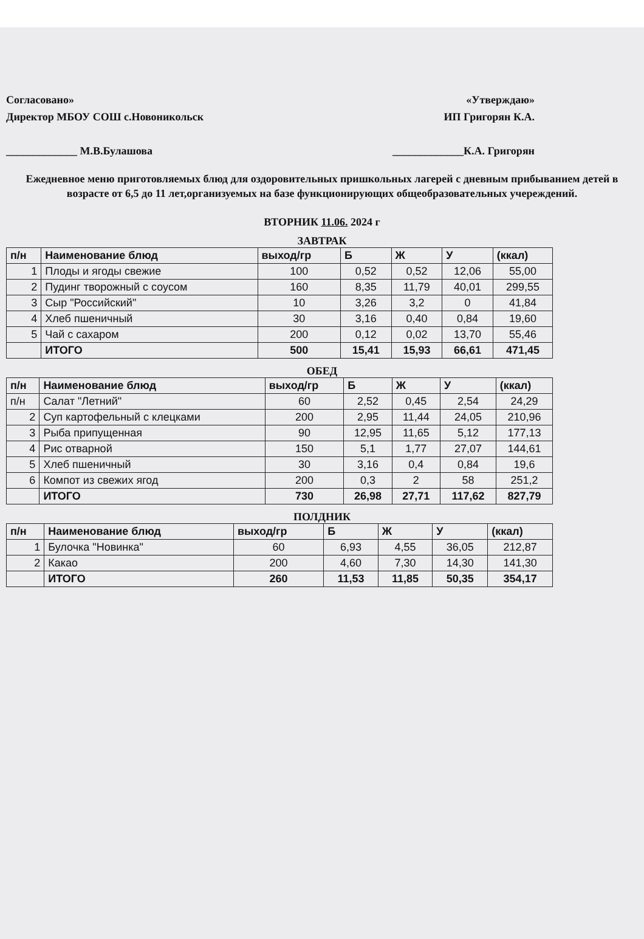Согласовано»
Директор МБОУ СОШ с.Новоникольск
_____________ М.В.Булашова
«Утверждаю»
ИП Григорян К.А.
_____________К.А. Григорян
Ежедневное меню приготовляемых блюд для оздоровительных пришкольных лагерей с дневным прибыванием детей в возрасте от 6,5 до 11 лет,организуемых на базе функционирующих общеобразовательных учереждений.
ВТОРНИК 11.06. 2024 г
ЗАВТРАК
| п/н | Наименование блюд | выход/гр | Б | Ж | У | (ккал) |
| --- | --- | --- | --- | --- | --- | --- |
| 1 | Плоды и ягоды свежие | 100 | 0,52 | 0,52 | 12,06 | 55,00 |
| 2 | Пудинг творожный с соусом | 160 | 8,35 | 11,79 | 40,01 | 299,55 |
| 3 | Сыр "Российский" | 10 | 3,26 | 3,2 | 0 | 41,84 |
| 4 | Хлеб пшеничный | 30 | 3,16 | 0,40 | 0,84 | 19,60 |
| 5 | Чай с сахаром | 200 | 0,12 | 0,02 | 13,70 | 55,46 |
| | ИТОГО | 500 | 15,41 | 15,93 | 66,61 | 471,45 |
ОБЕД
| п/н | Наименование блюд | выход/гр | Б | Ж | У | (ккал) |
| --- | --- | --- | --- | --- | --- | --- |
| п/н | Салат "Летний" | 60 | 2,52 | 0,45 | 2,54 | 24,29 |
| 2 | Суп картофельный с клецками | 200 | 2,95 | 11,44 | 24,05 | 210,96 |
| 3 | Рыба припущенная | 90 | 12,95 | 11,65 | 5,12 | 177,13 |
| 4 | Рис отварной | 150 | 5,1 | 1,77 | 27,07 | 144,61 |
| 5 | Хлеб пшеничный | 30 | 3,16 | 0,4 | 0,84 | 19,6 |
| 6 | Компот из свежих ягод | 200 | 0,3 | 2 | 58 | 251,2 |
| | ИТОГО | 730 | 26,98 | 27,71 | 117,62 | 827,79 |
ПОЛДНИК
| п/н | Наименование блюд | выход/гр | Б | Ж | У | (ккал) |
| --- | --- | --- | --- | --- | --- | --- |
| 1 | Булочка "Новинка" | 60 | 6,93 | 4,55 | 36,05 | 212,87 |
| 2 | Какао | 200 | 4,60 | 7,30 | 14,30 | 141,30 |
| | ИТОГО | 260 | 11,53 | 11,85 | 50,35 | 354,17 |